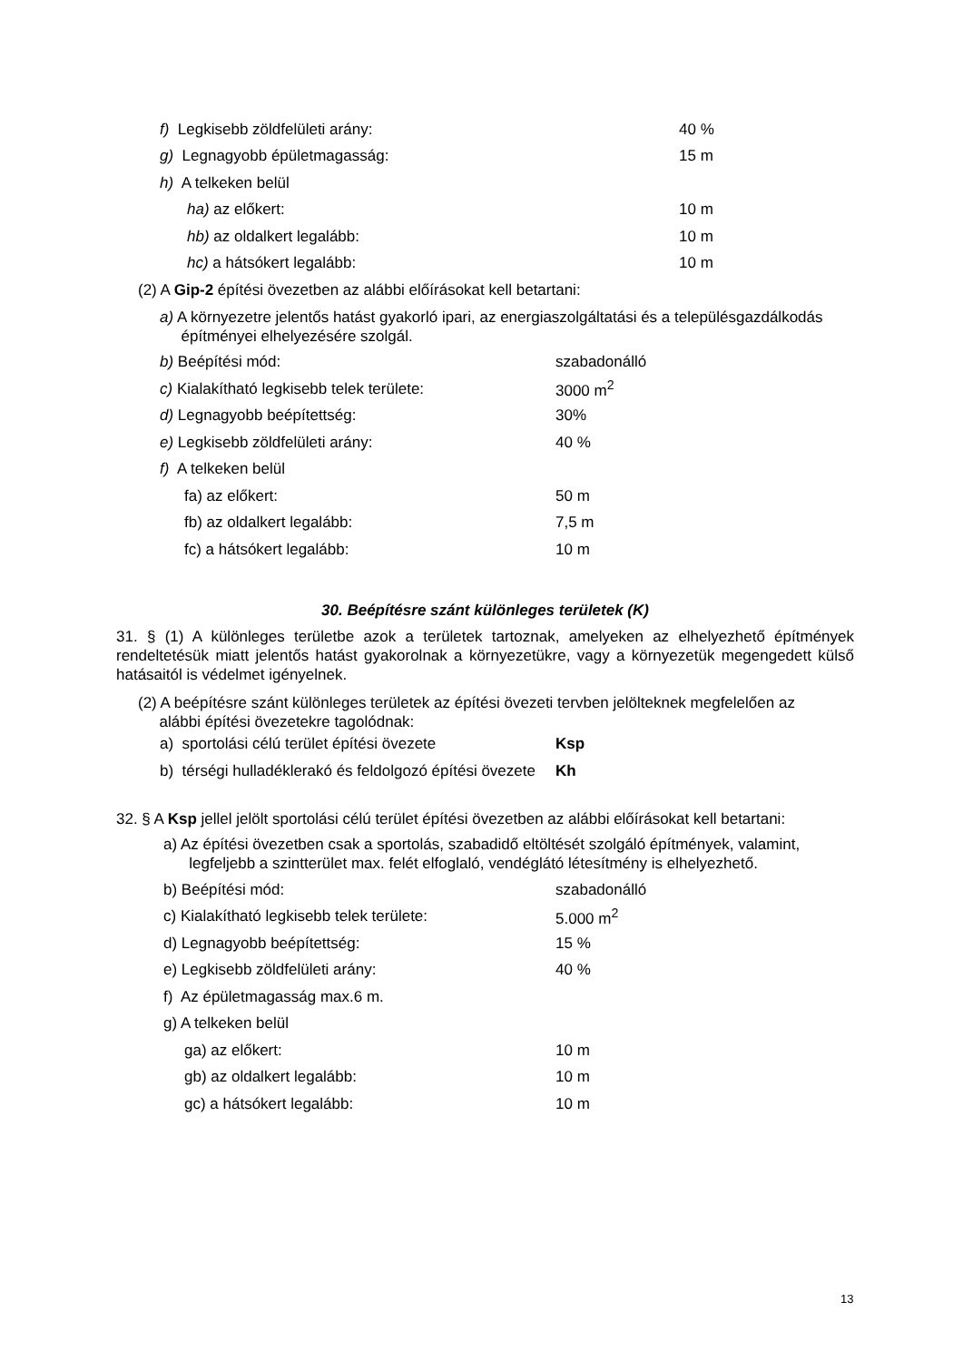f) Legkisebb zöldfelületi arány: 40 %
g) Legnagyobb épületmagasság: 15 m
h) A telkeken belül
ha) az előkert: 10 m
hb) az oldalkert legalább: 10 m
hc) a hátsókert legalább: 10 m
(2) A Gip-2 építési övezetben az alábbi előírásokat kell betartani:
a) A környezetre jelentős hatást gyakorló ipari, az energiaszolgáltatási és a településgazdálkodás
építményei elhelyezésére szolgál.
b) Beépítési mód: szabadonálló
c) Kialakítható legkisebb telek területe: 3000 m<sup>2</sup>
d) Legnagyobb beépítettség: 30%
e) Legkisebb zöldfelületi arány: 40 %
f) A telkeken belül
fa) az előkert: 50 m
fb) az oldalkert legalább: 7,5 m
fc) a hátsókert legalább: 10 m
30. Beépítésre szánt különleges területek (K)
31. § (1) A különleges területbe azok a területek tartoznak, amelyeken az elhelyezhető építmények rendeltetésük miatt jelentős hatást gyakorolnak a környezetükre, vagy a környezetük megengedett külső hatásaitól is védelmet igényelnek.
(2) A beépítésre szánt különleges területek az építési övezeti tervben jelölteknek megfelelően az
alábbi építési övezetekre tagolódnak:
a) sportolási célú terület építési övezete Ksp
b) térségi hulladéklerakó és feldolgozó építési övezete Kh
32. § A Ksp jellel jelölt sportolási célú terület építési övezetben az alábbi előírásokat kell betartani:
a) Az építési övezetben csak a sportolás, szabadidő eltöltését szolgáló építmények, valamint,
legfeljebb a szintterület max. felét elfoglaló, vendéglátó létesítmény is elhelyezhető.
b) Beépítési mód: szabadonálló
c) Kialakítható legkisebb telek területe: 5.000 m<sup>2</sup>
d) Legnagyobb beépítettség: 15 %
e) Legkisebb zöldfelületi arány: 40 %
f) Az épületmagasság max.6 m.
g) A telkeken belül
ga) az előkert: 10 m
gb) az oldalkert legalább: 10 m
gc) a hátsókert legalább: 10 m
13